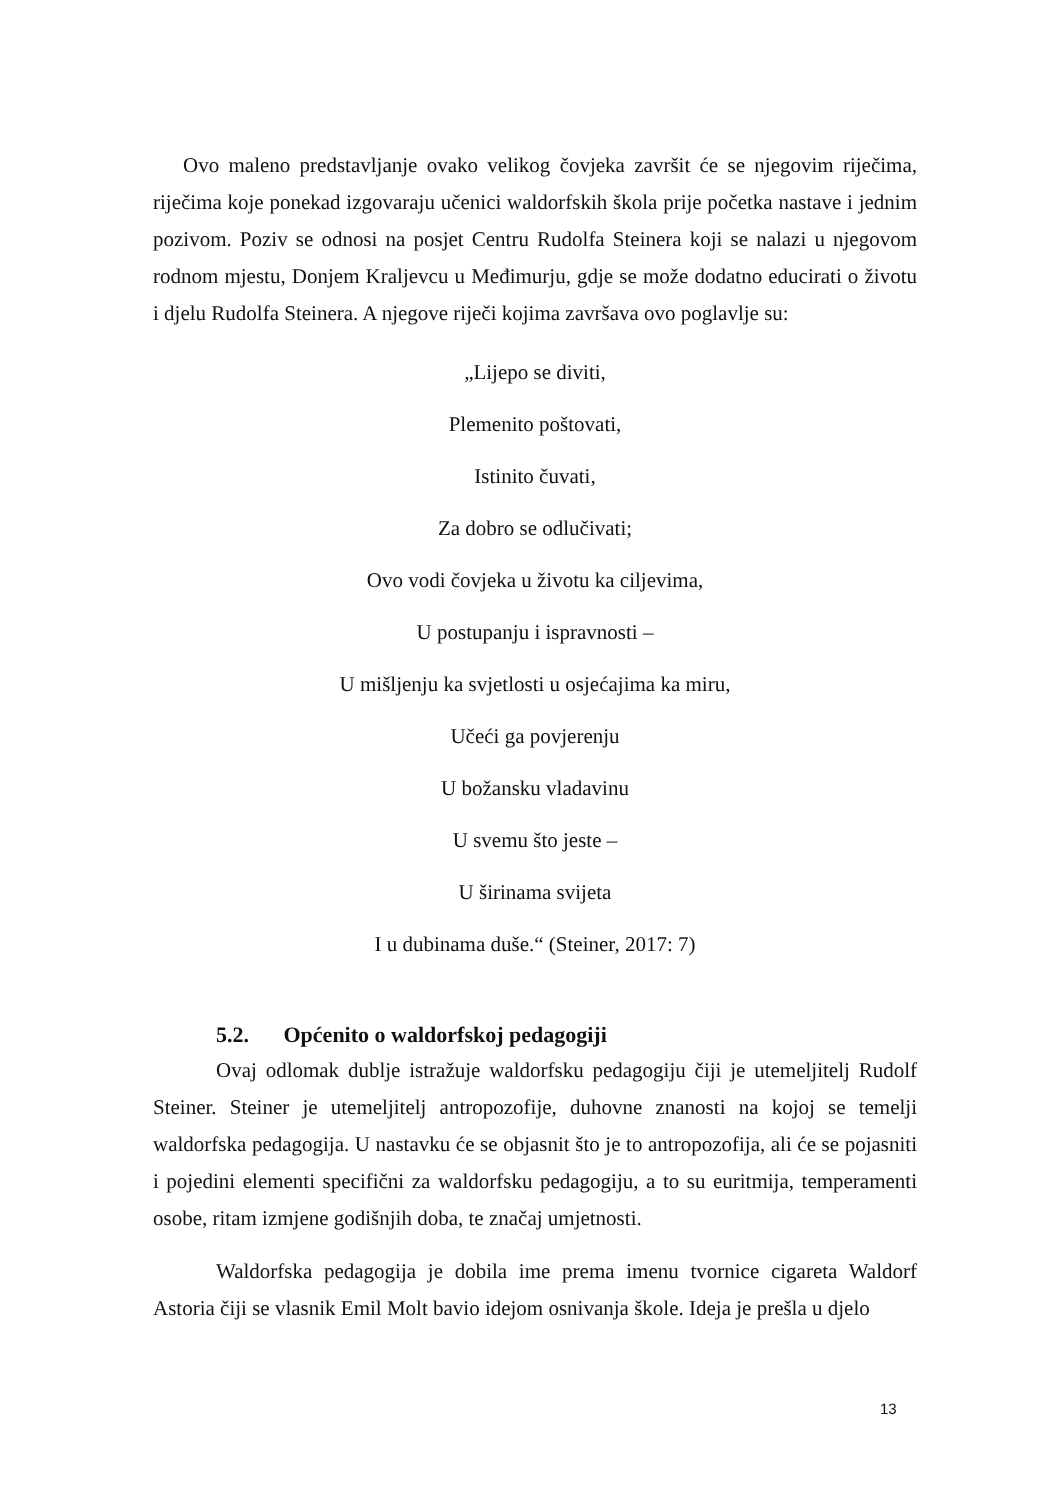Ovo maleno predstavljanje ovako velikog čovjeka završit će se njegovim riječima, riječima koje ponekad izgovaraju učenici waldorfskih škola prije početka nastave i jednim pozivom. Poziv se odnosi na posjet Centru Rudolfa Steinera koji se nalazi u njegovom rodnom mjestu, Donjem Kraljevcu u Međimurju, gdje se može dodatno educirati o životu i djelu Rudolfa Steinera. A njegove riječi kojima završava ovo poglavlje su:
„Lijepo se diviti,
Plemenito poštovati,
Istinito čuvati,
Za dobro se odlučivati;
Ovo vodi čovjeka u životu ka ciljevima,
U postupanju i ispravnosti –
U mišljenju ka svjetlosti u osjećajima ka miru,
Učeći ga povjerenju
U božansku vladavinu
U svemu što jeste –
U širinama svijeta
I u dubinama duše.“ (Steiner, 2017: 7)
5.2. Općenito o waldorfskoj pedagogiji
Ovaj odlomak dublje istražuje waldorfsku pedagogiju čiji je utemeljitelj Rudolf Steiner. Steiner je utemeljitelj antropozofije, duhovne znanosti na kojoj se temelji waldorfska pedagogija. U nastavku će se objasnit što je to antropozofija, ali će se pojasniti i pojedini elementi specifični za waldorfsku pedagogiju, a to su euritmija, temperamenti osobe, ritam izmjene godišnjih doba, te značaj umjetnosti.
Waldorfska pedagogija je dobila ime prema imenu tvornice cigareta Waldorf Astoria čiji se vlasnik Emil Molt bavio idejom osnivanja škole. Ideja je prešla u djelo
13